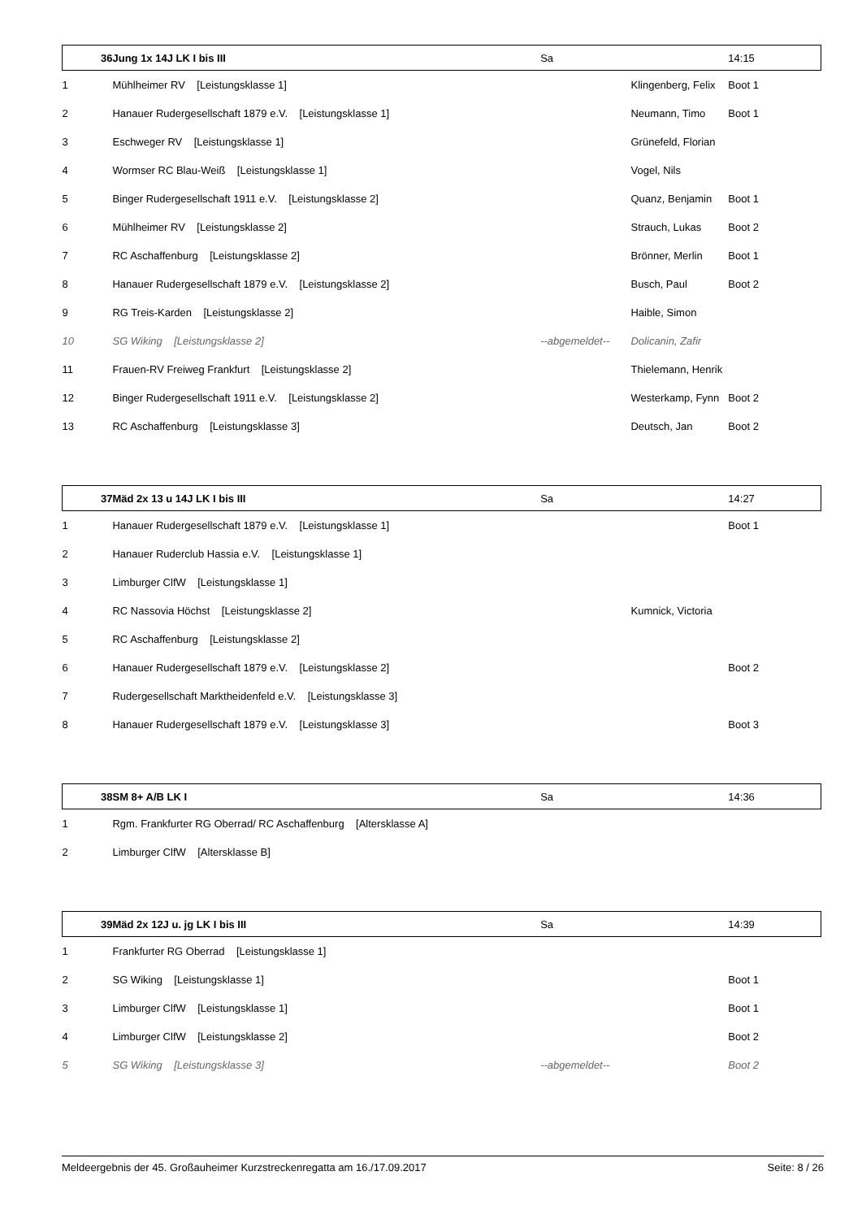| 36 | Jung 1x 14J LK I bis III | Sa | | 14:15 |
| --- | --- | --- | --- | --- |
| 1 | Mühlheimer RV [Leistungsklasse 1] | | Klingenberg, Felix | Boot 1 |
| 2 | Hanauer Rudergesellschaft 1879 e.V. [Leistungsklasse 1] | | Neumann, Timo | Boot 1 |
| 3 | Eschweger RV [Leistungsklasse 1] | | Grünefeld, Florian | |
| 4 | Wormser RC Blau-Weiß [Leistungsklasse 1] | | Vogel, Nils | |
| 5 | Binger Rudergesellschaft 1911 e.V. [Leistungsklasse 2] | | Quanz, Benjamin | Boot 1 |
| 6 | Mühlheimer RV [Leistungsklasse 2] | | Strauch, Lukas | Boot 2 |
| 7 | RC Aschaffenburg [Leistungsklasse 2] | | Brönner, Merlin | Boot 1 |
| 8 | Hanauer Rudergesellschaft 1879 e.V. [Leistungsklasse 2] | | Busch, Paul | Boot 2 |
| 9 | RG Treis-Karden [Leistungsklasse 2] | | Haible, Simon | |
| 10 | SG Wiking [Leistungsklasse 2] | --abgemeldet-- | Dolicanin, Zafir | |
| 11 | Frauen-RV Freiweg Frankfurt [Leistungsklasse 2] | | Thielemann, Henrik | |
| 12 | Binger Rudergesellschaft 1911 e.V. [Leistungsklasse 2] | | Westerkamp, Fynn | Boot 2 |
| 13 | RC Aschaffenburg [Leistungsklasse 3] | | Deutsch, Jan | Boot 2 |
| 37 | Mäd 2x 13 u 14J LK I bis III | Sa | | 14:27 |
| 1 | Hanauer Rudergesellschaft 1879 e.V. [Leistungsklasse 1] | | | Boot 1 |
| 2 | Hanauer Ruderclub Hassia e.V. [Leistungsklasse 1] | | | |
| 3 | Limburger ClfW [Leistungsklasse 1] | | | |
| 4 | RC Nassovia Höchst [Leistungsklasse 2] | | Kumnick, Victoria | |
| 5 | RC Aschaffenburg [Leistungsklasse 2] | | | |
| 6 | Hanauer Rudergesellschaft 1879 e.V. [Leistungsklasse 2] | | | Boot 2 |
| 7 | Rudergesellschaft Marktheidenfeld e.V. [Leistungsklasse 3] | | | |
| 8 | Hanauer Rudergesellschaft 1879 e.V. [Leistungsklasse 3] | | | Boot 3 |
| 38 | SM 8+ A/B LK I | Sa | | 14:36 |
| 1 | Rgm. Frankfurter RG Oberrad/ RC Aschaffenburg [Altersklasse A] | | | |
| 2 | Limburger ClfW [Altersklasse B] | | | |
| 39 | Mäd 2x 12J u. jg LK I bis III | Sa | | 14:39 |
| 1 | Frankfurter RG Oberrad [Leistungsklasse 1] | | | |
| 2 | SG Wiking [Leistungsklasse 1] | | | Boot 1 |
| 3 | Limburger ClfW [Leistungsklasse 1] | | | Boot 1 |
| 4 | Limburger ClfW [Leistungsklasse 2] | | | Boot 2 |
| 5 | SG Wiking [Leistungsklasse 3] | --abgemeldet-- | | Boot 2 |
Meldeergebnis der 45. Großauheimer Kurzstreckenregatta am 16./17.09.2017 Seite: 8 / 26